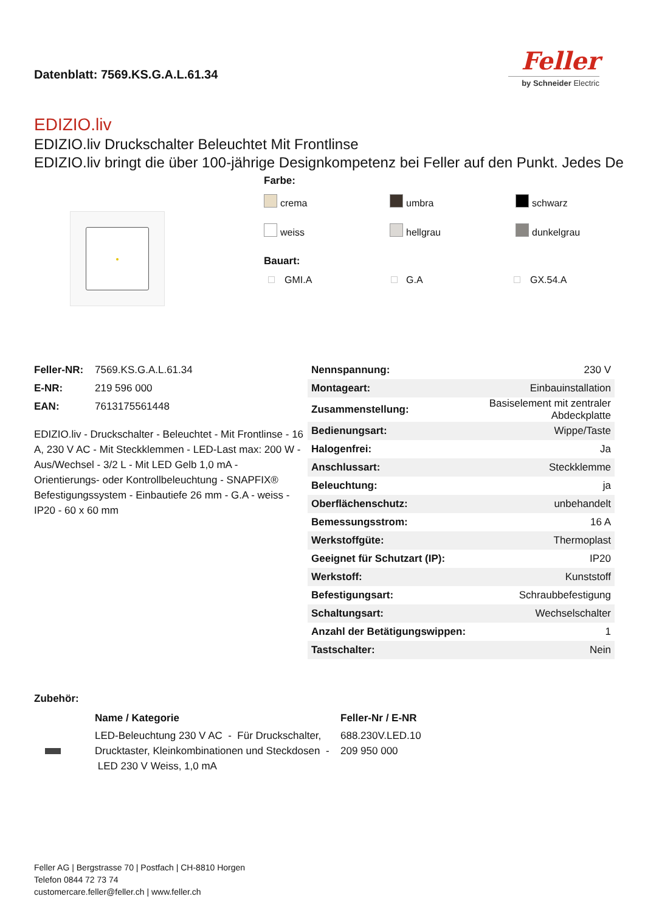Datenblatt: 7569.KS.G.A.L.61.34
Feller
by Schneider Electric
EDIZIO.liv
EDIZIO.liv Druckschalter Beleuchtet Mit Frontlinse
EDIZIO.liv bringt die über 100-jährige Designkompetenz bei Feller auf den Punkt. Jedes De
Farbe:
crema
umbra
schwarz
weiss
hellgrau
dunkelgrau
Bauart:
GMI.A
G.A
GX.54.A
| Feller-NR: | 7569.KS.G.A.L.61.34 |
| E-NR: | 219 596 000 |
| EAN: | 7613175561448 |
EDIZIO.liv - Druckschalter - Beleuchtet - Mit Frontlinse - 16 A, 230 V AC - Mit Steckklemmen - LED-Last max: 200 W - Aus/Wechsel - 3/2 L - Mit LED Gelb 1,0 mA - Orientierungs- oder Kontrollbeleuchtung - SNAPFIX® Befestigungssystem - Einbautiefe 26 mm - G.A - weiss - IP20 - 60 x 60 mm
| Nennspannung: | 230 V |
| Montageart: | Einbauinstallation |
| Zusammenstellung: | Basiselement mit zentraler Abdeckplatte |
| Bedienungsart: | Wippe/Taste |
| Halogenfrei: | Ja |
| Anschlussart: | Steckklemme |
| Beleuchtung: | ja |
| Oberflächenschutz: | unbehandelt |
| Bemessungsstrom: | 16 A |
| Werkstoffgüte: | Thermoplast |
| Geeignet für Schutzart (IP): | IP20 |
| Werkstoff: | Kunststoff |
| Befestigungsart: | Schraubbefestigung |
| Schaltungsart: | Wechselschalter |
| Anzahl der Betätigungswippen: | 1 |
| Tastschalter: | Nein |
Zubehör:
| | Name / Kategorie | Feller-Nr / E-NR |
| --- | --- | --- |
| | LED-Beleuchtung 230 V AC - Für Druckschalter, Drucktaster, Kleinkombinationen und Steckdosen - LED 230 V Weiss, 1,0 mA | 688.230V.LED.10 209 950 000 |
Feller AG | Bergstrasse 70 | Postfach | CH-8810 Horgen
Telefon 0844 72 73 74
customercare.feller@feller.ch | www.feller.ch